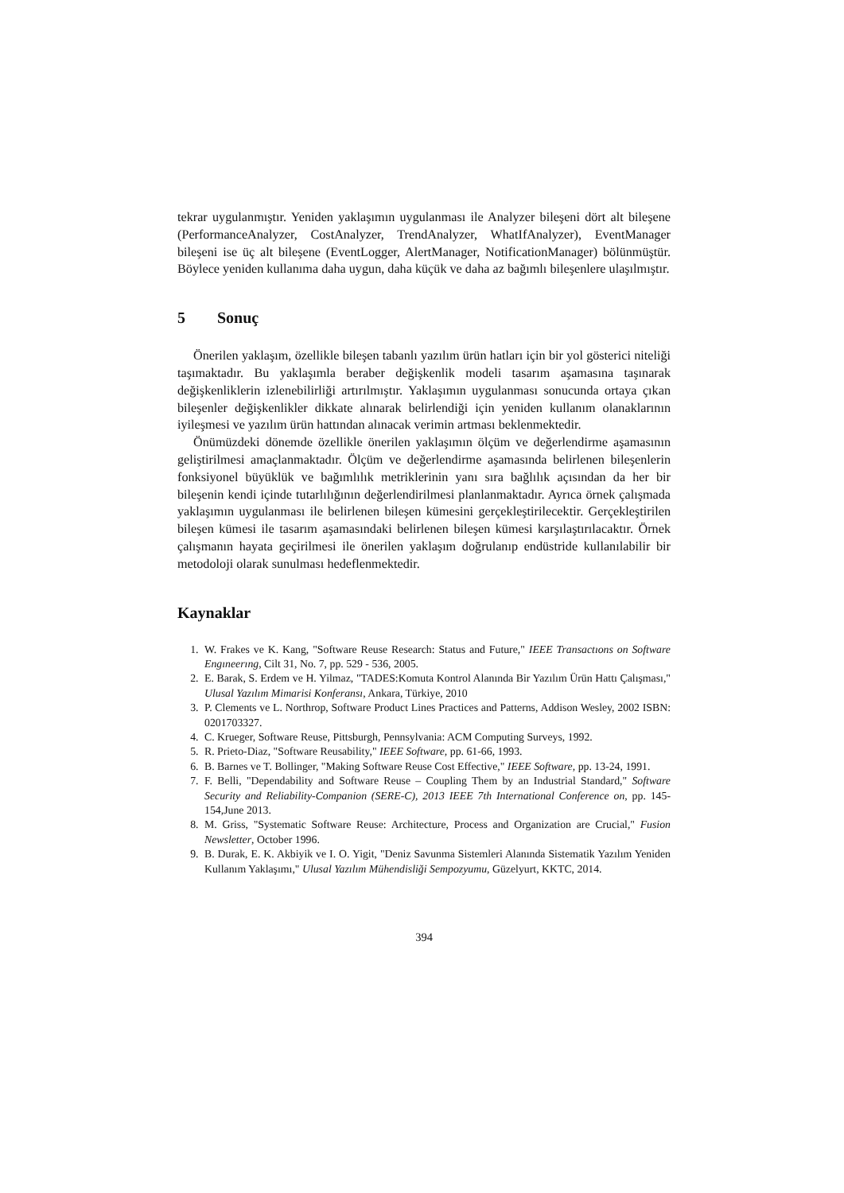tekrar uygulanmıştır. Yeniden yaklaşımın uygulanması ile Analyzer bileşeni dört alt bileşene (PerformanceAnalyzer, CostAnalyzer, TrendAnalyzer, WhatIfAnalyzer), EventManager bileşeni ise üç alt bileşene (EventLogger, AlertManager, NotificationManager) bölünmüştür. Böylece yeniden kullanıma daha uygun, daha küçük ve daha az bağımlı bileşenlere ulaşılmıştır.
5 Sonuç
Önerilen yaklaşım, özellikle bileşen tabanlı yazılım ürün hatları için bir yol gösterici niteliği taşımaktadır. Bu yaklaşımla beraber değişkenlik modeli tasarım aşamasına taşınarak değişkenliklerin izlenebilirliği artırılmıştır. Yaklaşımın uygulanması sonucunda ortaya çıkan bileşenler değişkenlikler dikkate alınarak belirlendiği için yeniden kullanım olanaklarının iyileşmesi ve yazılım ürün hattından alınacak verimin artması beklenmektedir.
Önümüzdeki dönemde özellikle önerilen yaklaşımın ölçüm ve değerlendirme aşamasının geliştirilmesi amaçlanmaktadır. Ölçüm ve değerlendirme aşamasında belirlenen bileşenlerin fonksiyonel büyüklük ve bağımlılık metriklerinin yanı sıra bağlılık açısından da her bir bileşenin kendi içinde tutarlılığının değerlendirilmesi planlanmaktadır. Ayrıca örnek çalışmada yaklaşımın uygulanması ile belirlenen bileşen kümesini gerçekleştirilecektir. Gerçekleştirilen bileşen kümesi ile tasarım aşamasındaki belirlenen bileşen kümesi karşılaştırılacaktır. Örnek çalışmanın hayata geçirilmesi ile önerilen yaklaşım doğrulanıp endüstride kullanılabilir bir metodoloji olarak sunulması hedeflenmektedir.
Kaynaklar
1. W. Frakes ve K. Kang, "Software Reuse Research: Status and Future," IEEE Transactıons on Software Engıneerıng, Cilt 31, No. 7, pp. 529 - 536, 2005.
2. E. Barak, S. Erdem ve H. Yilmaz, "TADES:Komuta Kontrol Alanında Bir Yazılım Ürün Hattı Çalışması," Ulusal Yazılım Mimarisi Konferansı, Ankara, Türkiye, 2010
3. P. Clements ve L. Northrop, Software Product Lines Practices and Patterns, Addison Wesley, 2002 ISBN: 0201703327.
4. C. Krueger, Software Reuse, Pittsburgh, Pennsylvania: ACM Computing Surveys, 1992.
5. R. Prieto-Diaz, "Software Reusability," IEEE Software, pp. 61-66, 1993.
6. B. Barnes ve T. Bollinger, "Making Software Reuse Cost Effective," IEEE Software, pp. 13-24, 1991.
7. F. Belli, "Dependability and Software Reuse – Coupling Them by an Industrial Standard," Software Security and Reliability-Companion (SERE-C), 2013 IEEE 7th International Conference on, pp. 145-154,June 2013.
8. M. Griss, "Systematic Software Reuse: Architecture, Process and Organization are Crucial," Fusion Newsletter, October 1996.
9. B. Durak, E. K. Akbiyik ve I. O. Yigit, "Deniz Savunma Sistemleri Alanında Sistematik Yazılım Yeniden Kullanım Yaklaşımı," Ulusal Yazılım Mühendisliği Sempozyumu, Güzelyurt, KKTC, 2014.
394